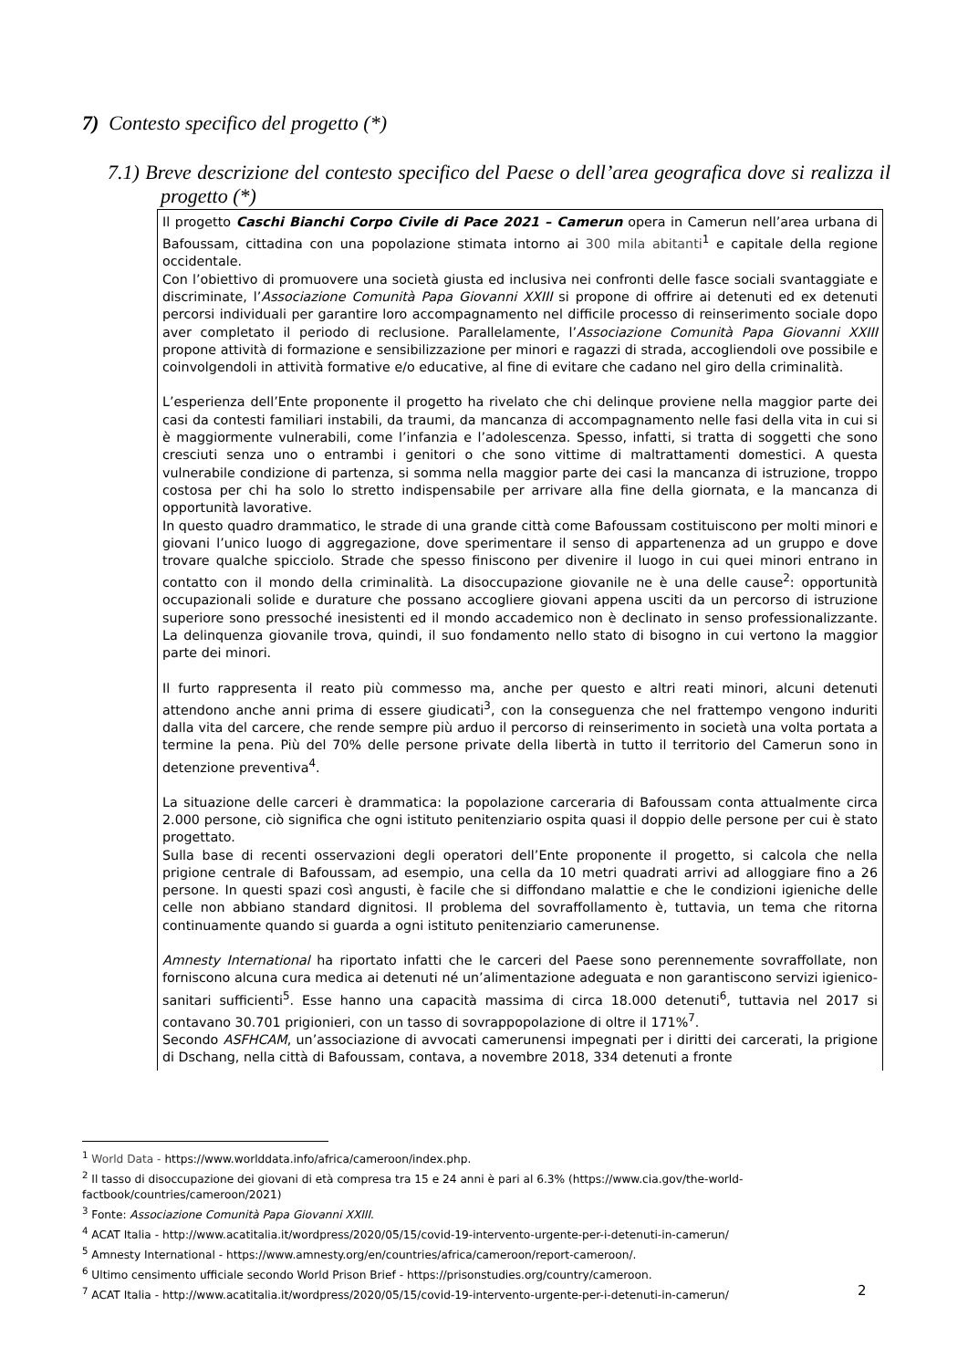7) Contesto specifico del progetto (*)
7.1) Breve descrizione del contesto specifico del Paese o dell’area geografica dove si realizza il progetto (*)
Il progetto Caschi Bianchi Corpo Civile di Pace 2021 – Camerun opera in Camerun nell’area urbana di Bafoussam, cittadina con una popolazione stimata intorno ai 300 mila abitanti<sup>1</sup> e capitale della regione occidentale.
Con l’obiettivo di promuovere una società giusta ed inclusiva nei confronti delle fasce sociali svantaggiate e discriminate, l’Associazione Comunità Papa Giovanni XXIII si propone di offrire ai detenuti ed ex detenuti percorsi individuali per garantire loro accompagnamento nel difficile processo di reinserimento sociale dopo aver completato il periodo di reclusione. Parallelamente, l’Associazione Comunità Papa Giovanni XXIII propone attività di formazione e sensibilizzazione per minori e ragazzi di strada, accogliendoli ove possibile e coinvolgendoli in attività formative e/o educative, al fine di evitare che cadano nel giro della criminalità.
L’esperienza dell’Ente proponente il progetto ha rivelato che chi delinque proviene nella maggior parte dei casi da contesti familiari instabili, da traumi, da mancanza di accompagnamento nelle fasi della vita in cui si è maggiormente vulnerabili, come l’infanzia e l’adolescenza. Spesso, infatti, si tratta di soggetti che sono cresciuti senza uno o entrambi i genitori o che sono vittime di maltrattamenti domestici. A questa vulnerabile condizione di partenza, si somma nella maggior parte dei casi la mancanza di istruzione, troppo costosa per chi ha solo lo stretto indispensabile per arrivare alla fine della giornata, e la mancanza di opportunità lavorative.
In questo quadro drammatico, le strade di una grande città come Bafoussam costituiscono per molti minori e giovani l’unico luogo di aggregazione, dove sperimentare il senso di appartenenza ad un gruppo e dove trovare qualche spicciolo. Strade che spesso finiscono per divenire il luogo in cui quei minori entrano in contatto con il mondo della criminalità. La disoccupazione giovanile ne è una delle cause<sup>2</sup>: opportunità occupazionali solide e durature che possano accogliere giovani appena usciti da un percorso di istruzione superiore sono pressoché inesistenti ed il mondo accademico non è declinato in senso professionalizzante. La delinquenza giovanile trova, quindi, il suo fondamento nello stato di bisogno in cui vertono la maggior parte dei minori.
Il furto rappresenta il reato più commesso ma, anche per questo e altri reati minori, alcuni detenuti attendono anche anni prima di essere giudicati<sup>3</sup>, con la conseguenza che nel frattempo vengono induriti dalla vita del carcere, che rende sempre più arduo il percorso di reinserimento in società una volta portata a termine la pena. Più del 70% delle persone private della libertà in tutto il territorio del Camerun sono in detenzione preventiva<sup>4</sup>.
La situazione delle carceri è drammatica: la popolazione carceraria di Bafoussam conta attualmente circa 2.000 persone, ciò significa che ogni istituto penitenziario ospita quasi il doppio delle persone per cui è stato progettato.
Sulla base di recenti osservazioni degli operatori dell’Ente proponente il progetto, si calcola che nella prigione centrale di Bafoussam, ad esempio, una cella da 10 metri quadrati arrivi ad alloggiare fino a 26 persone. In questi spazi così angusti, è facile che si diffondano malattie e che le condizioni igieniche delle celle non abbiano standard dignitosi. Il problema del sovraffollamento è, tuttavia, un tema che ritorna continuamente quando si guarda a ogni istituto penitenziario camerunense.
Amnesty International ha riportato infatti che le carceri del Paese sono perennemente sovraffollate, non forniscono alcuna cura medica ai detenuti né un’alimentazione adeguata e non garantiscono servizi igienico-sanitari sufficienti<sup>5</sup>. Esse hanno una capacità massima di circa 18.000 detenuti<sup>6</sup>, tuttavia nel 2017 si contavano 30.701 prigionieri, con un tasso di sovrappopolazione di oltre il 171%<sup>7</sup>.
Secondo ASFHCAM, un’associazione di avvocati camerunensi impegnati per i diritti dei carcerati, la prigione di Dschang, nella città di Bafoussam, contava, a novembre 2018, 334 detenuti a fronte
<sup>1</sup> World Data - https://www.worlddata.info/africa/cameroon/index.php.
<sup>2</sup> Il tasso di disoccupazione dei giovani di età compresa tra 15 e 24 anni è pari al 6.3% (https://www.cia.gov/the-world-factbook/countries/cameroon/2021)
<sup>3</sup> Fonte: Associazione Comunità Papa Giovanni XXIII.
<sup>4</sup> ACAT Italia - http://www.acatitalia.it/wordpress/2020/05/15/covid-19-intervento-urgente-per-i-detenuti-in-camerun/
<sup>5</sup> Amnesty International - https://www.amnesty.org/en/countries/africa/cameroon/report-cameroon/.
<sup>6</sup> Ultimo censimento ufficiale secondo World Prison Brief - https://prisonstudies.org/country/cameroon.
<sup>7</sup> ACAT Italia - http://www.acatitalia.it/wordpress/2020/05/15/covid-19-intervento-urgente-per-i-detenuti-in-camerun/
2